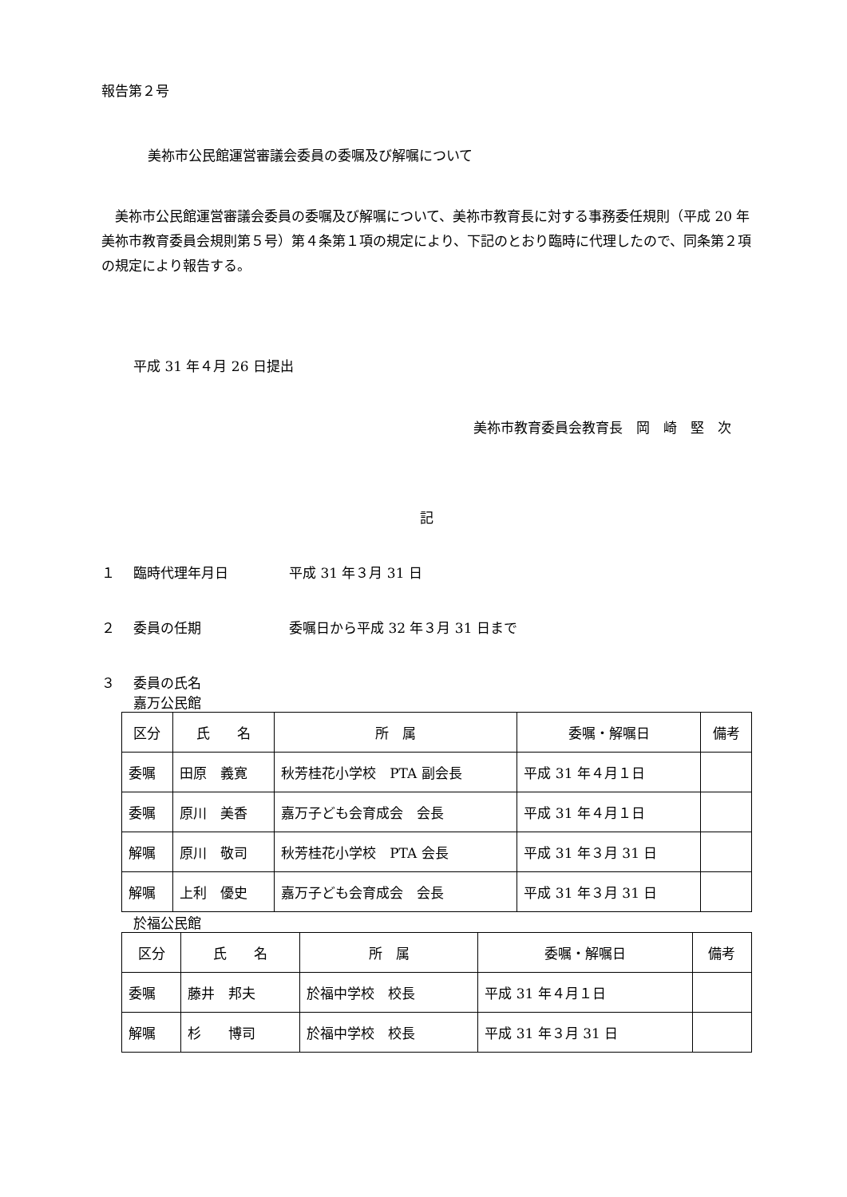報告第２号
美祢市公民館運営審議会委員の委嘱及び解嘱について
美祢市公民館運営審議会委員の委嘱及び解嘱について、美祢市教育長に対する事務委任規則（平成 20 年美祢市教育委員会規則第５号）第４条第１項の規定により、下記のとおり臨時に代理したので、同条第２項の規定により報告する。
平成 31 年４月 26 日提出
美祢市教育委員会教育長　岡　崎　堅　次
記
１ 臨時代理年月日 平成 31 年３月 31 日
２ 委員の任期 委嘱日から平成 32 年３月 31 日まで
３ 委員の氏名
嘉万公民館
| 区分 | 氏 名 | 所 属 | 委嘱・解嘱日 | 備考 |
| --- | --- | --- | --- | --- |
| 委嘱 | 田原 義寛 | 秋芳桂花小学校 PTA 副会長 | 平成 31 年４月１日 | |
| 委嘱 | 原川 美香 | 嘉万子ども会育成会 会長 | 平成 31 年４月１日 | |
| 解嘱 | 原川 敬司 | 秋芳桂花小学校 PTA 会長 | 平成 31 年３月 31 日 | |
| 解嘱 | 上利 優史 | 嘉万子ども会育成会 会長 | 平成 31 年３月 31 日 | |
於福公民館
| 区分 | 氏 名 | 所 属 | 委嘱・解嘱日 | 備考 |
| --- | --- | --- | --- | --- |
| 委嘱 | 藤井 邦夫 | 於福中学校 校長 | 平成 31 年４月１日 | |
| 解嘱 | 杉 博司 | 於福中学校 校長 | 平成 31 年３月 31 日 | |